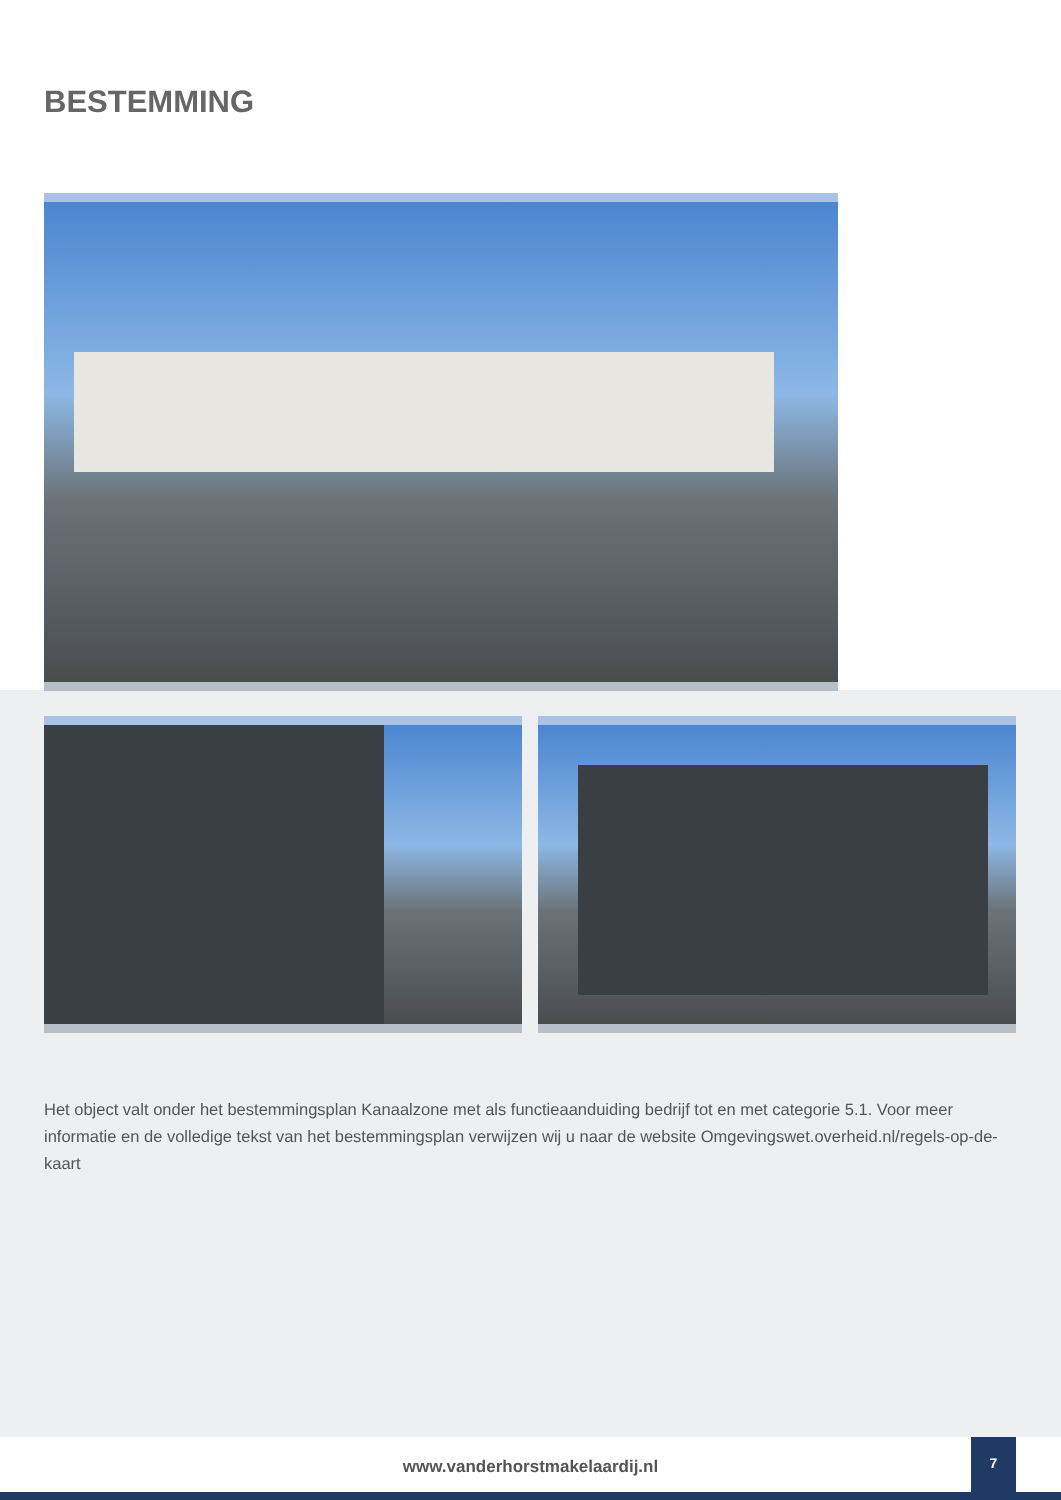BESTEMMING
Het object valt onder het bestemmingsplan Kanaalzone met als functieaanduiding bedrijf tot en met categorie 5.1. Voor meer informatie en de volledige tekst van het bestemmingsplan verwijzen wij u naar de website Omgevingswet.overheid.nl/regels-op-de-kaart
www.vanderhorstmakelaardij.nl
7